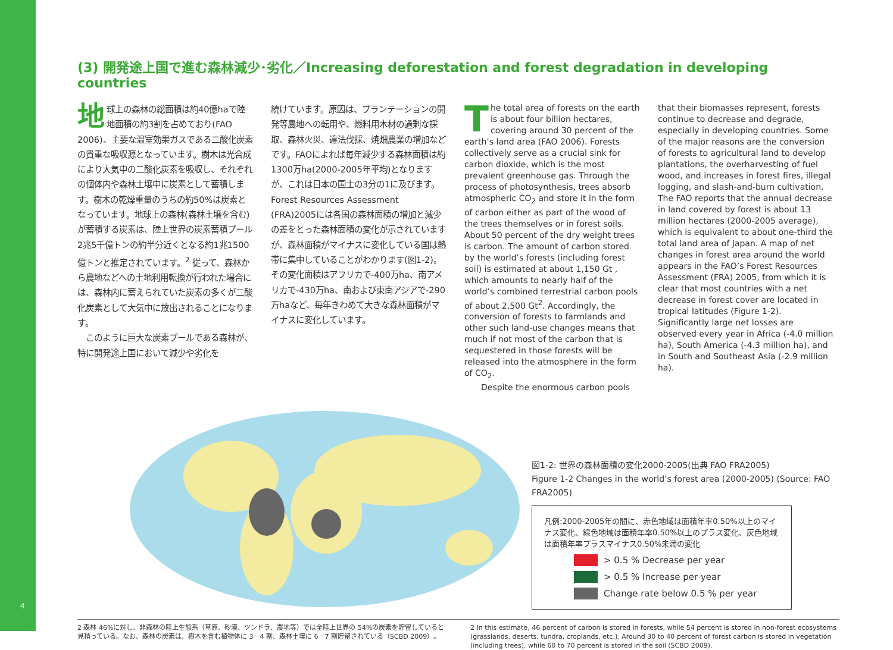4
(3) 開発途上国で進む森林減少･劣化／Increasing deforestation and forest degradation in developing countries
地球上の森林の総面積は約40億haで陸地面積の約3割を占めており(FAO 2006)、主要な温室効果ガスである二酸化炭素の貴重な吸収源となっています。樹木は光合成により大気中の二酸化炭素を吸収し、それぞれの個体内や森林土壌中に炭素として蓄積します。樹木の乾燥重量のうちの約50%は炭素となっています。地球上の森林(森林土壌を含む)が蓄積する炭素は、陸上世界の炭素蓄積プール2兆5千億トンの約半分近くとなる約1兆1500億トンと推定されています。<sup>2</sup> 従って、森林から農地などへの土地利用転換が行われた場合には、森林内に蓄えられていた炭素の多くが二酸化炭素として大気中に放出されることになります。
　このように巨大な炭素プールである森林が、特に開発途上国において減少や劣化を
続けています。原因は、プランテーションの開発等農地への転用や、燃料用木材の過剰な採取、森林火災、違法伐採、焼畑農業の増加などです。FAOによれば毎年減少する森林面積は約1300万ha(2000-2005年平均)となりますが、これは日本の国土の3分の1に及びます。Forest Resources Assessment (FRA)2005には各国の森林面積の増加と減少の差をとった森林面積の変化が示されていますが、森林面積がマイナスに変化している国は熱帯に集中していることがわかります(図1-2)。その変化面積はアフリカで-400万ha、南アメリカで-430万ha、南および東南アジアで-290万haなど、毎年きわめて大きな森林面積がマイナスに変化しています。
The total area of forests on the earth is about four billion hectares, covering around 30 percent of the earth’s land area (FAO 2006). Forests collectively serve as a crucial sink for carbon dioxide, which is the most prevalent greenhouse gas. Through the process of photosynthesis, trees absorb atmospheric CO<sub>2</sub> and store it in the form of carbon either as part of the wood of the trees themselves or in forest soils. About 50 percent of the dry weight trees is carbon. The amount of carbon stored by the world’s forests (including forest soil) is estimated at about 1,150 Gt , which amounts to nearly half of the world’s combined terrestrial carbon pools of about 2,500 Gt<sup>2</sup>. Accordingly, the conversion of forests to farmlands and other such land-use changes means that much if not most of the carbon that is sequestered in those forests will be released into the atmosphere in the form of CO<sub>2</sub>.
　　Despite the enormous carbon pools
that their biomasses represent, forests continue to decrease and degrade, especially in developing countries. Some of the major reasons are the conversion of forests to agricultural land to develop plantations, the overharvesting of fuel wood, and increases in forest fires, illegal logging, and slash-and-burn cultivation. The FAO reports that the annual decrease in land covered by forest is about 13 million hectares (2000-2005 average), which is equivalent to about one-third the total land area of Japan. A map of net changes in forest area around the world appears in the FAO’s Forest Resources Assessment (FRA) 2005, from which it is clear that most countries with a net decrease in forest cover are located in tropical latitudes (Figure 1-2). Significantly large net losses are observed every year in Africa (-4.0 million ha), South America (-4.3 million ha), and in South and Southeast Asia (-2.9 million ha).
図1-2: 世界の森林面積の変化2000-2005(出典 FAO FRA2005)
Figure 1-2 Changes in the world’s forest area (2000-2005) (Source: FAO FRA2005)
凡例:2000-2005年の間に、赤色地域は面積年率0.50%以上のマイナス変化、緑色地域は面積年率0.50%以上のプラス変化、灰色地域は面積年率プラスマイナス0.50%未満の変化
> 0.5 % Decrease per year
> 0.5 % Increase per year
Change rate below 0.5 % per year
2 森林 46%に対し、非森林の陸上生態系（草原、砂漠、ツンドラ、農地等）では全陸上世界の 54%の炭素を貯留していると見積っている。なお、森林の炭素は、樹木を含む植物体に 3－4 割、森林土壌に 6－7 割貯留されている（SCBD 2009）。
2 In this estimate, 46 percent of carbon is stored in forests, while 54 percent is stored in non-forest ecosystems (grasslands, deserts, tundra, croplands, etc.). Around 30 to 40 percent of forest carbon is stored in vegetation (including trees), while 60 to 70 percent is stored in the soil (SCBD 2009).